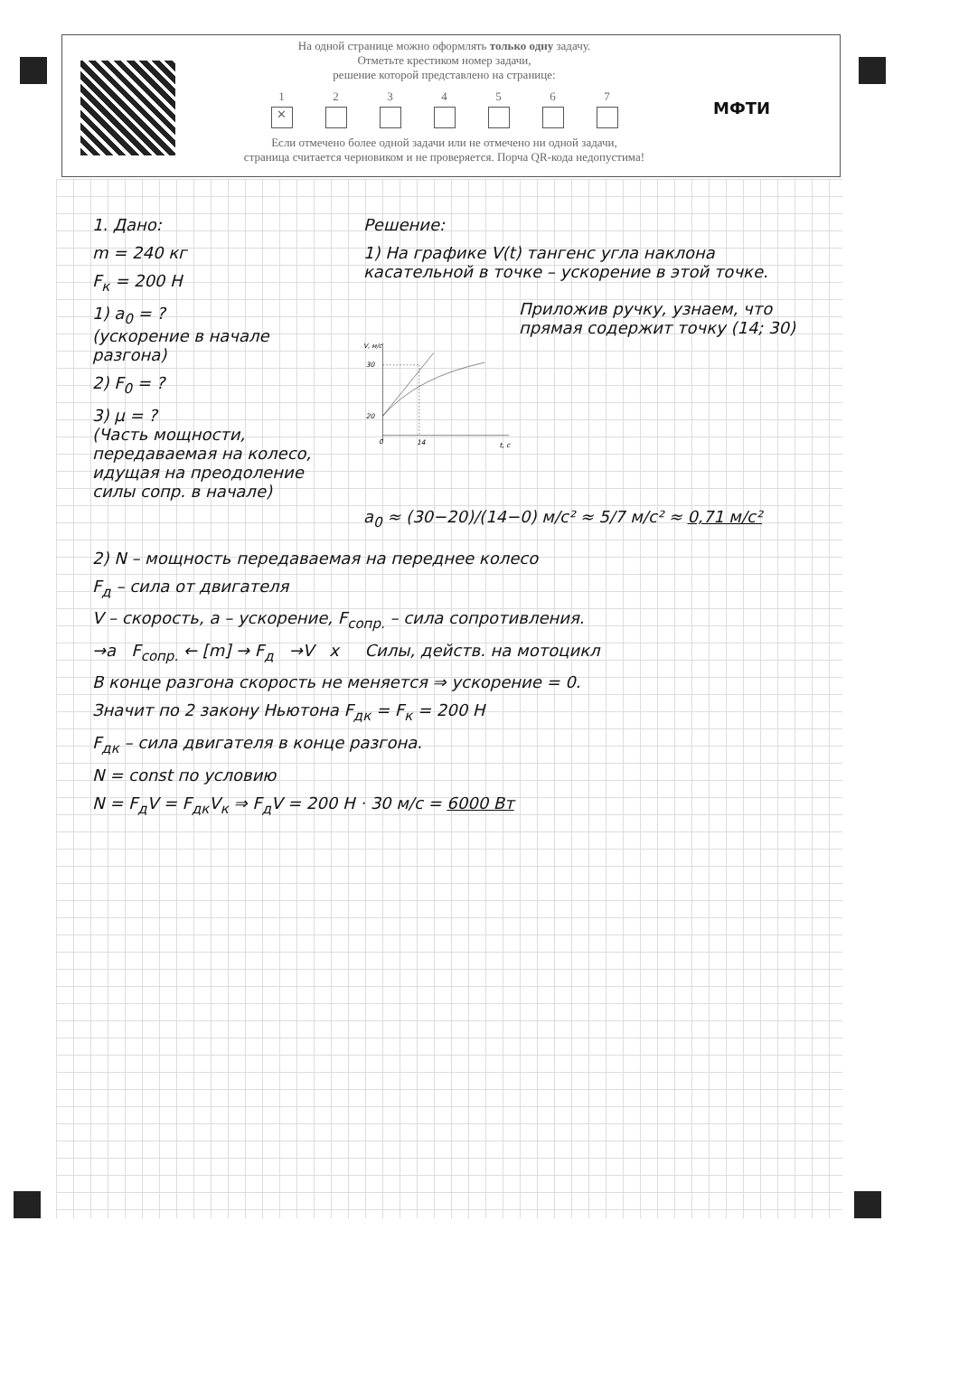На одной странице можно оформлять только одну задачу.
Отметьте крестиком номер задачи,
решение которой представлено на странице:
1
✕
2 3 4 5 6 7
Если отмечено более одной задачи или не отмечено ни одной задачи,
страница считается черновиком и не проверяется. Порча QR-кода недопустима!
МФТИ
1. Дано:
m = 240 кг
F<sub>к</sub> = 200 Н
1) a<sub>0</sub> = ?
(ускорение в начале разгона)
2) F<sub>0</sub> = ?
3) μ = ?
(Часть мощности, передаваемая на колесо, идущая на преодоление силы сопр. в начале)
Решение:
1) На графике V(t) тангенс угла наклона касательной в точке – ускорение в этой точке.
V, м/с
30
20
14
t, с
0
Приложив ручку, узнаем, что прямая содержит точку (14; 30)
a<sub>0</sub> ≈ (30−20)/(14−0) м/с² ≈ 5/7 м/с² ≈ 0,71 м/с²
2) N – мощность передаваемая на переднее колесо
F<sub>д</sub> – сила от двигателя
V – скорость, a – ускорение, F<sub>сопр.</sub> – сила сопротивления.
→a F<sub>сопр.</sub> ← [m] → F<sub>д</sub> →V x Силы, действ. на мотоцикл
В конце разгона скорость не меняется ⇒ ускорение = 0.
Значит по 2 закону Ньютона F<sub>дк</sub> = F<sub>к</sub> = 200 Н
F<sub>дк</sub> – сила двигателя в конце разгона.
N = const по условию
N = F<sub>д</sub>V = F<sub>дк</sub>V<sub>к</sub> ⇒ F<sub>д</sub>V = 200 Н · 30 м/с = 6000 Вт